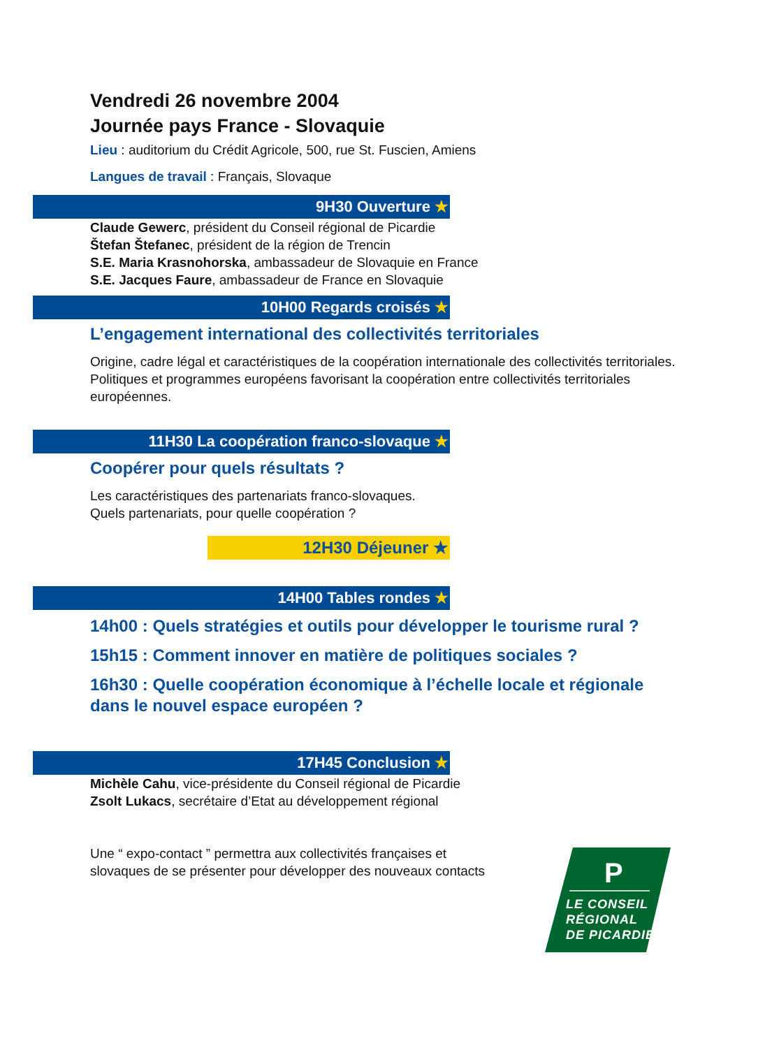Vendredi 26 novembre 2004
Journée pays France - Slovaquie
Lieu : auditorium du Crédit Agricole, 500, rue St. Fuscien, Amiens
Langues de travail : Français, Slovaque
9H30 Ouverture ★
Claude Gewerc, président du Conseil régional de Picardie
Štefan Štefanec, président de la région de Trencin
S.E. Maria Krasnohorska, ambassadeur de Slovaquie en France
S.E. Jacques Faure, ambassadeur de France en Slovaquie
10H00 Regards croisés ★
L’engagement international des collectivités territoriales
Origine, cadre légal et caractéristiques de la coopération internationale des collectivités territoriales.
Politiques et programmes européens favorisant la coopération entre collectivités territoriales européennes.
11H30 La coopération franco-slovaque ★
Coopérer pour quels résultats ?
Les caractéristiques des partenariats franco-slovaques.
Quels partenariats, pour quelle coopération ?
12H30 Déjeuner ★
14H00 Tables rondes ★
14h00 : Quels stratégies et outils pour développer le tourisme rural ?
15h15 : Comment innover en matière de politiques sociales ?
16h30 : Quelle coopération économique à l’échelle locale et régionale dans le nouvel espace européen ?
17H45 Conclusion ★
Michèle Cahu, vice-présidente du Conseil régional de Picardie
Zsolt Lukacs, secrétaire d’Etat au développement régional
Une “ expo-contact ” permettra aux collectivités françaises et
slovaques de se présenter pour développer des nouveaux contacts
P
LE CONSEIL
RÉGIONAL
DE PICARDIE